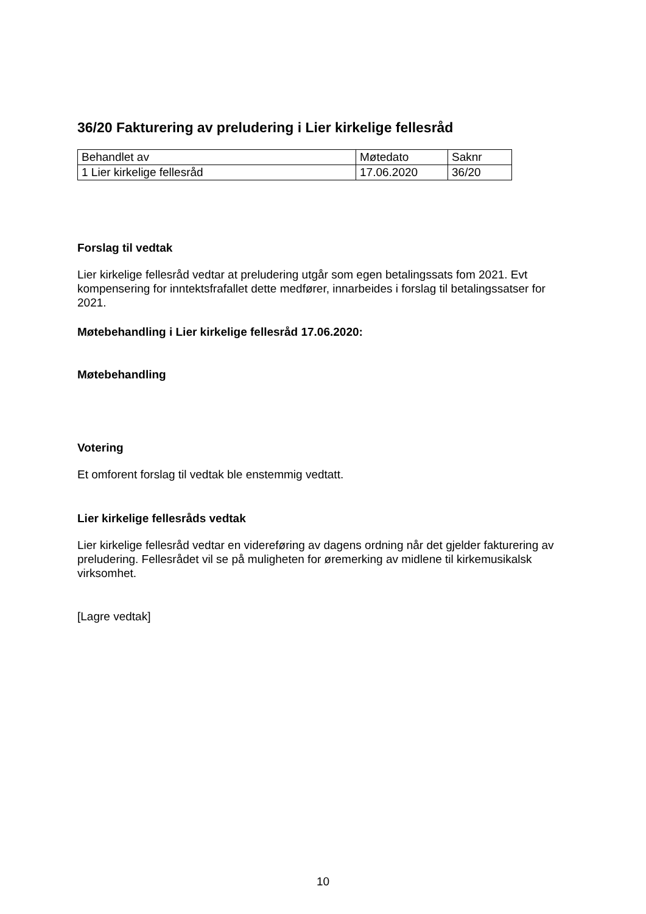36/20 Fakturering av preludering i Lier kirkelige fellesråd
| Behandlet av | Møtedato | Saknr |
| 1 Lier kirkelige fellesråd | 17.06.2020 | 36/20 |
Forslag til vedtak
Lier kirkelige fellesråd vedtar at preludering utgår som egen betalingssats fom 2021. Evt kompensering for inntektsfrafallet dette medfører, innarbeides i forslag til betalingssatser for 2021.
Møtebehandling i Lier kirkelige fellesråd 17.06.2020:
Møtebehandling
Votering
Et omforent forslag til vedtak ble enstemmig vedtatt.
Lier kirkelige fellesråds vedtak
Lier kirkelige fellesråd vedtar en videreføring av dagens ordning når det gjelder fakturering av preludering. Fellesrådet vil se på muligheten for øremerking av midlene til kirkemusikalsk virksomhet.
[Lagre vedtak]
10